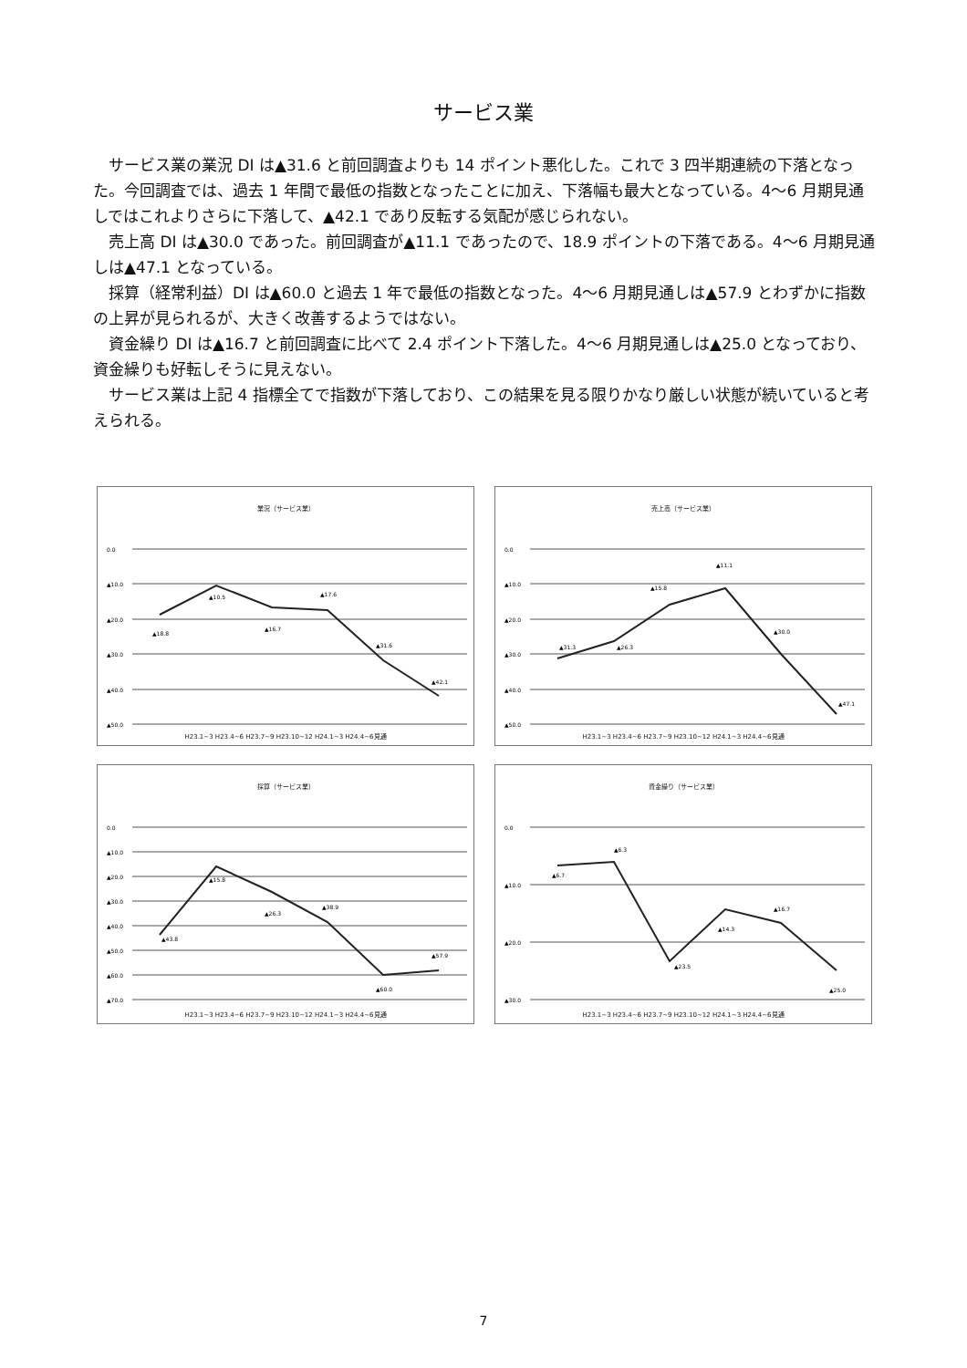サービス業
サービス業の業況 DI は▲31.6 と前回調査よりも 14 ポイント悪化した。これで 3 四半期連続の下落となった。今回調査では、過去 1 年間で最低の指数となったことに加え、下落幅も最大となっている。4〜6 月期見通しではこれよりさらに下落して、▲42.1 であり反転する気配が感じられない。
売上高 DI は▲30.0 であった。前回調査が▲11.1 であったので、18.9 ポイントの下落である。4〜6 月期見通しは▲47.1 となっている。
採算（経常利益）DI は▲60.0 と過去 1 年で最低の指数となった。4〜6 月期見通しは▲57.9 とわずかに指数の上昇が見られるが、大きく改善するようではない。
資金繰り DI は▲16.7 と前回調査に比べて 2.4 ポイント下落した。4〜6 月期見通しは▲25.0 となっており、資金繰りも好転しそうに見えない。
サービス業は上記 4 指標全てで指数が下落しており、この結果を見る限りかなり厳しい状態が続いていると考えられる。
業況（サービス業）
0.0
▲10.0
▲20.0
▲30.0
▲40.0
▲50.0
▲18.8
▲10.5
▲16.7
▲17.6
▲31.6
▲42.1
H23.1~3 H23.4~6 H23.7~9 H23.10~12 H24.1~3 H24.4~6見通
売上高（サービス業）
0.0
▲10.0
▲20.0
▲30.0
▲40.0
▲50.0
▲31.3
▲26.3
▲15.8
▲11.1
▲30.0
▲47.1
H23.1~3 H23.4~6 H23.7~9 H23.10~12 H24.1~3 H24.4~6見通
採算（サービス業）
0.0
▲10.0
▲20.0
▲30.0
▲40.0
▲50.0
▲60.0
▲70.0
▲43.8
▲15.8
▲26.3
▲38.9
▲60.0
▲57.9
H23.1~3 H23.4~6 H23.7~9 H23.10~12 H24.1~3 H24.4~6見通
資金繰り（サービス業）
0.0
▲10.0
▲20.0
▲30.0
▲6.7
▲6.3
▲23.5
▲14.3
▲16.7
▲25.0
H23.1~3 H23.4~6 H23.7~9 H23.10~12 H24.1~3 H24.4~6見通
7